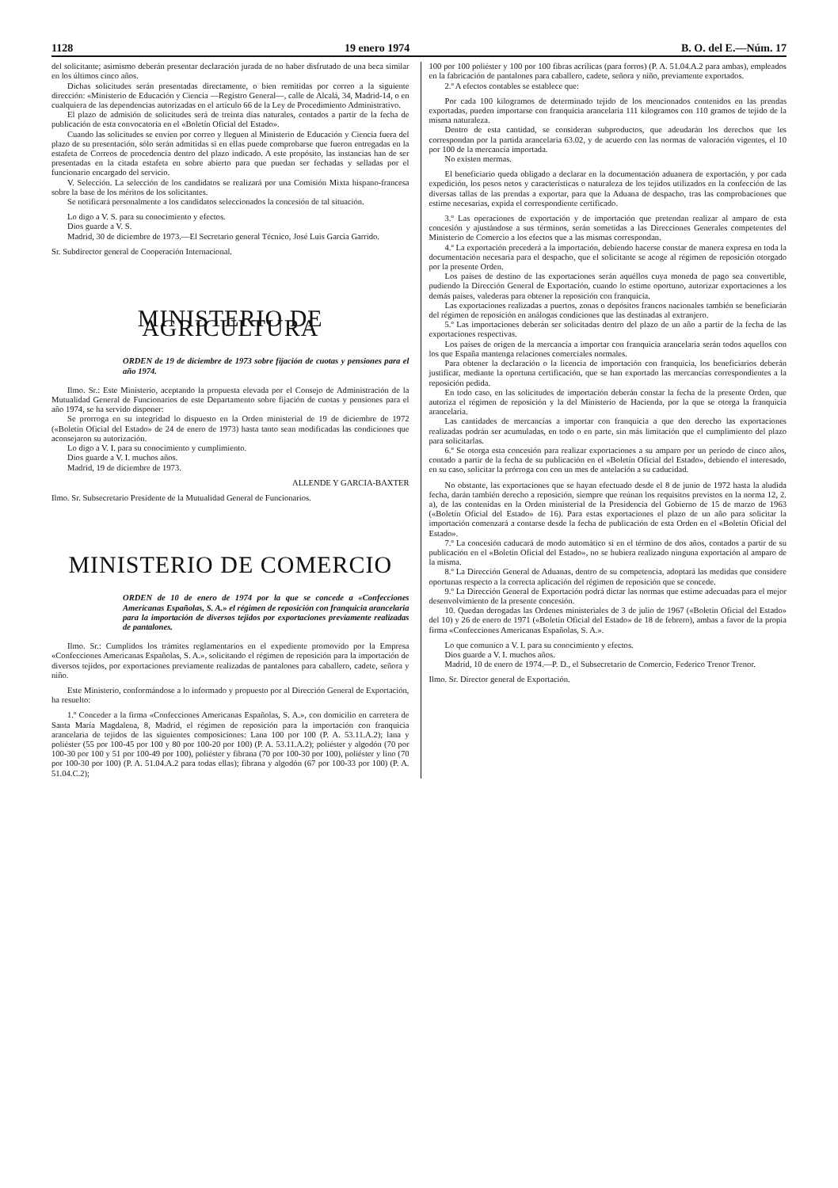1128 19 enero 1974 B. O. del E.—Núm. 17
del solicitante; asimismo deberán presentar declaración jurada de no haber disfrutado de una beca similar en los últimos cinco años.
Dichas solicitudes serán presentadas directamente, o bien remitidas por correo a la siguiente dirección: «Ministerio de Educación y Ciencia —Registro General—, calle de Alcalá, 34, Madrid-14, o en cualquiera de las dependencias autorizadas en el artículo 66 de la Ley de Procedimiento Administrativo.
El plazo de admisión de solicitudes será de treinta días naturales, contados a partir de la fecha de publicación de esta convocatoria en el «Boletín Oficial del Estado».
Cuando las solicitudes se envíen por correo y lleguen al Ministerio de Educación y Ciencia fuera del plazo de su presentación, sólo serán admitidas si en ellas puede comprobarse que fueron entregadas en la estafeta de Correos de procedencia dentro del plazo indicado. A este propósito, las instancias han de ser presentadas en la citada estafeta en sobre abierto para que puedan ser fechadas y selladas por el funcionario encargado del servicio.
V. Selección. La selección de los candidatos se realizará por una Comisión Mixta hispano-francesa sobre la base de los méritos de los solicitantes.
Se notificará personalmente a los candidatos seleccionados la concesión de tal situación.
Lo digo a V. S. para su conocimiento y efectos.
Dios guarde a V. S.
Madrid, 30 de diciembre de 1973.—El Secretario general Técnico, José Luis García Garrido.
Sr. Subdirector general de Cooperación Internacional.
MINISTERIO DE AGRICULTURA
ORDEN de 19 de diciembre de 1973 sobre fijación de cuotas y pensiones para el año 1974.
Ilmo. Sr.: Este Ministerio, aceptando la propuesta elevada por el Consejo de Administración de la Mutualidad General de Funcionarios de este Departamento sobre fijación de cuotas y pensiones para el año 1974, se ha servido disponer:
Se prorroga en su integridad lo dispuesto en la Orden ministerial de 19 de diciembre de 1972 («Boletín Oficial del Estado» de 24 de enero de 1973) hasta tanto sean modificadas las condiciones que aconsejaron su autorización.
Lo digo a V. I. para su conocimiento y cumplimiento.
Dios guarde a V. I. muchos años.
Madrid, 19 de diciembre de 1973.
ALLENDE Y GARCIA-BAXTER
Ilmo. Sr. Subsecretario Presidente de la Mutualidad General de Funcionarios.
MINISTERIO DE COMERCIO
ORDEN de 10 de enero de 1974 por la que se concede a «Confecciones Americanas Españolas, S. A.» el régimen de reposición con franquicia arancelaria para la importación de diversos tejidos por exportaciones previamente realizadas de pantalones.
Ilmo. Sr.: Cumplidos los trámites reglamentarios en el expediente promovido por la Empresa «Confecciones Americanas Españolas, S. A.», solicitando el régimen de reposición para la importación de diversos tejidos, por exportaciones previamente realizadas de pantalones para caballero, cadete, señora y niño.
Este Ministerio, conformándose a lo informado y propuesto por al Dirección General de Exportación, ha resuelto:
1.º Conceder a la firma «Confecciones Americanas Españolas, S. A.», con domicilio en carretera de Santa María Magdalena, 8, Madrid, el régimen de reposición para la importación con franquicia arancelaria de tejidos de las siguientes composiciones: Lana 100 por 100 (P. A. 53.11.A.2); lana y poliéster (55 por 100-45 por 100 y 80 por 100-20 por 100) (P. A. 53.11.A.2); poliéster y algodón (70 por 100-30 por 100 y 51 por 100-49 por 100), poliéster y fibrana (70 por 100-30 por 100), poliéster y lino (70 por 100-30 por 100) (P. A. 51.04.A.2 para todas ellas); fibrana y algodón (67 por 100-33 por 100) (P. A. 51.04.C.2);
100 por 100 poliéster y 100 por 100 fibras acrílicas (para forros) (P. A. 51.04.A.2 para ambas), empleados en la fabricación de pantalones para caballero, cadete, señora y niño, previamente exportados.
2.º A efectos contables se establece que:
Por cada 100 kilogramos de determinado tejido de los mencionados contenidos en las prendas exportadas, pueden importarse con franquicia arancelaria 111 kilogramos con 110 gramos de tejido de la misma naturaleza.
Dentro de esta cantidad, se consideran subproductos, que adeudarán los derechos que les correspondan por la partida arancelaria 63.02, y de acuerdo con las normas de valoración vigentes, el 10 por 100 de la mercancía importada.
No existen mermas.
El beneficiario queda obligado a declarar en la documentación aduanera de exportación, y por cada expedición, los pesos netos y características o naturaleza de los tejidos utilizados en la confección de las diversas tallas de las prendas a exportar, para que la Aduana de despacho, tras las comprobaciones que estime necesarias, expida el correspondiente certificado.
3.º Las operaciones de exportación y de importación que pretendan realizar al amparo de esta concesión y ajustándose a sus términos, serán sometidas a las Direcciones Generales competentes del Ministerio de Comercio a los efectos que a las mismas correspondan.
4.º La exportación precederá a la importación, debiendo hacerse constar de manera expresa en toda la documentación necesaria para el despacho, que el solicitante se acoge al régimen de reposición otorgado por la presente Orden.
Los países de destino de las exportaciones serán aquéllos cuya moneda de pago sea convertible, pudiendo la Dirección General de Exportación, cuando lo estime oportuno, autorizar exportaciones a los demás países, valederas para obtener la reposición con franquicia.
Las exportaciones realizadas a puertos, zonas o depósitos francos nacionales también se beneficiarán del régimen de reposición en análogas condiciones que las destinadas al extranjero.
5.º Las importaciones deberán ser solicitadas dentro del plazo de un año a partir de la fecha de las exportaciones respectivas.
Los países de origen de la mercancía a importar con franquicia arancelaria serán todos aquellos con los que España mantenga relaciones comerciales normales.
Para obtener la declaración o la licencia de importación con franquicia, los beneficiarios deberán justificar, mediante la oportuna certificación, que se han exportado las mercancías correspondientes a la reposición pedida.
En todo caso, en las solicitudes de importación deberán constar la fecha de la presente Orden, que autoriza el régimen de reposición y la del Ministerio de Hacienda, por la que se otorga la franquicia arancelaria.
Las cantidades de mercancías a importar con franquicia a que den derecho las exportaciones realizadas podrán ser acumuladas, en todo o en parte, sin más limitación que el cumplimiento del plazo para solicitarlas.
6.º Se otorga esta concesión para realizar exportaciones a su amparo por un período de cinco años, contado a partir de la fecha de su publicación en el «Boletín Oficial del Estado», debiendo el interesado, en su caso, solicitar la prórroga con con un mes de antelación a su caducidad.
No obstante, las exportaciones que se hayan efectuado desde el 8 de junio de 1972 hasta la aludida fecha, darán también derecho a reposición, siempre que reúnan los requisitos previstos en la norma 12, 2. a), de las contenidas en la Orden ministerial de la Presidencia del Gobierno de 15 de marzo de 1963 («Boletín Oficial del Estado» de 16). Para estas exportaciones el plazo de un año para solicitar la importación comenzará a contarse desde la fecha de publicación de esta Orden en el «Boletín Oficial del Estado».
7.º La concesión caducará de modo automático si en el término de dos años, contados a partir de su publicación en el «Boletín Oficial del Estado», no se hubiera realizado ninguna exportación al amparo de la misma.
8.º La Dirección General de Aduanas, dentro de su competencia, adoptará las medidas que considere oportunas respecto a la correcta aplicación del régimen de reposición que se concede.
9.º La Dirección General de Exportación podrá dictar las normas que estime adecuadas para el mejor desenvolvimiento de la presente concesión.
10. Quedan derogadas las Ordenes ministeriales de 3 de julio de 1967 («Boletín Oficial del Estado» del 10) y 26 de enero de 1971 («Boletín Oficial del Estado» de 18 de febrero), ambas a favor de la propia firma «Confecciones Americanas Españolas, S. A.».
Lo que comunico a V. I. para su conocimiento y efectos.
Dios guarde a V. I. muchos años.
Madrid, 10 de enero de 1974.—P. D., el Subsecretario de Comercio, Federico Trenor Trenor.
Ilmo. Sr. Director general de Exportación.